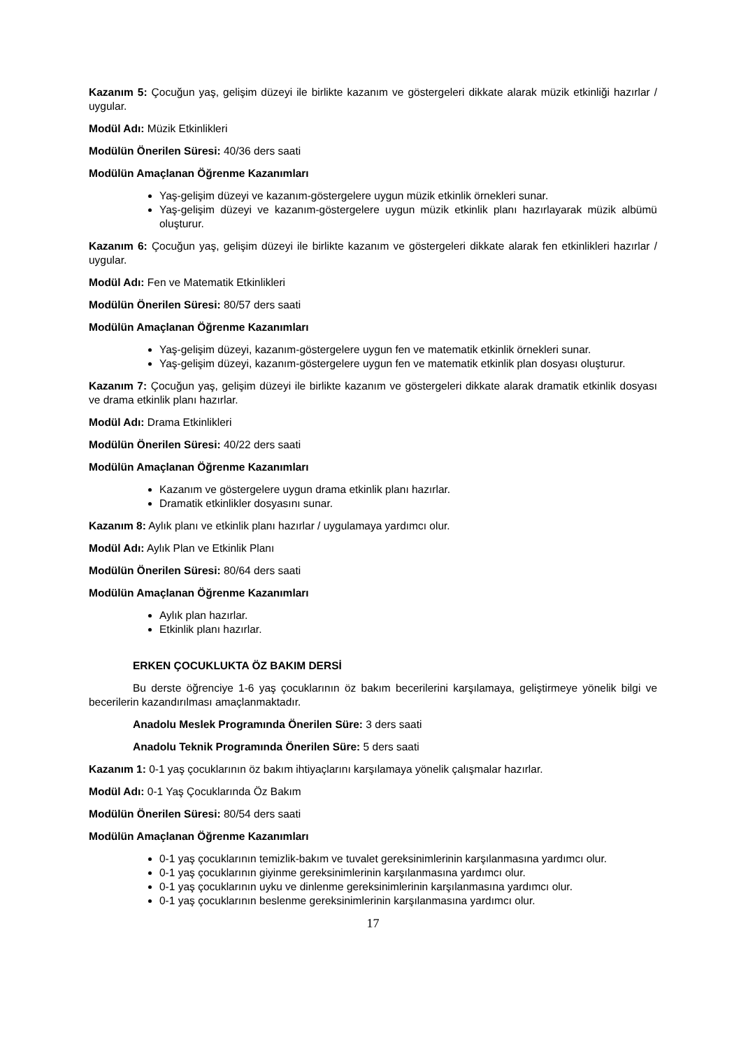Kazanım 5: Çocuğun yaş, gelişim düzeyi ile birlikte kazanım ve göstergeleri dikkate alarak müzik etkinliği hazırlar / uygular.
Modül Adı: Müzik Etkinlikleri
Modülün Önerilen Süresi: 40/36 ders saati
Modülün Amaçlanan Öğrenme Kazanımları
Yaş-gelişim düzeyi ve kazanım-göstergelere uygun müzik etkinlik örnekleri sunar.
Yaş-gelişim düzeyi ve kazanım-göstergelere uygun müzik etkinlik planı hazırlayarak müzik albümü oluşturur.
Kazanım 6: Çocuğun yaş, gelişim düzeyi ile birlikte kazanım ve göstergeleri dikkate alarak fen etkinlikleri hazırlar / uygular.
Modül Adı: Fen ve Matematik Etkinlikleri
Modülün Önerilen Süresi: 80/57 ders saati
Modülün Amaçlanan Öğrenme Kazanımları
Yaş-gelişim düzeyi, kazanım-göstergelere uygun fen ve matematik etkinlik örnekleri sunar.
Yaş-gelişim düzeyi, kazanım-göstergelere uygun fen ve matematik etkinlik plan dosyası oluşturur.
Kazanım 7: Çocuğun yaş, gelişim düzeyi ile birlikte kazanım ve göstergeleri dikkate alarak dramatik etkinlik dosyası ve drama etkinlik planı hazırlar.
Modül Adı: Drama Etkinlikleri
Modülün Önerilen Süresi: 40/22 ders saati
Modülün Amaçlanan Öğrenme Kazanımları
Kazanım ve göstergelere uygun drama etkinlik planı hazırlar.
Dramatik etkinlikler dosyasını sunar.
Kazanım 8: Aylık planı ve etkinlik planı hazırlar / uygulamaya yardımcı olur.
Modül Adı: Aylık Plan ve Etkinlik Planı
Modülün Önerilen Süresi: 80/64 ders saati
Modülün Amaçlanan Öğrenme Kazanımları
Aylık plan hazırlar.
Etkinlik planı hazırlar.
ERKEN ÇOCUKLUKTA ÖZ BAKIM DERSİ
Bu derste öğrenciye 1-6 yaş çocuklarının öz bakım becerilerini karşılamaya, geliştirmeye yönelik bilgi ve becerilerin kazandırılması amaçlanmaktadır.
Anadolu Meslek Programında Önerilen Süre: 3 ders saati
Anadolu Teknik Programında Önerilen Süre: 5 ders saati
Kazanım 1: 0-1 yaş çocuklarının öz bakım ihtiyaçlarını karşılamaya yönelik çalışmalar hazırlar.
Modül Adı: 0-1 Yaş Çocuklarında Öz Bakım
Modülün Önerilen Süresi: 80/54 ders saati
Modülün Amaçlanan Öğrenme Kazanımları
0-1 yaş çocuklarının temizlik-bakım ve tuvalet gereksinimlerinin karşılanmasına yardımcı olur.
0-1 yaş çocuklarının giyinme gereksinimlerinin karşılanmasına yardımcı olur.
0-1 yaş çocuklarının uyku ve dinlenme gereksinimlerinin karşılanmasına yardımcı olur.
0-1 yaş çocuklarının beslenme gereksinimlerinin karşılanmasına yardımcı olur.
17